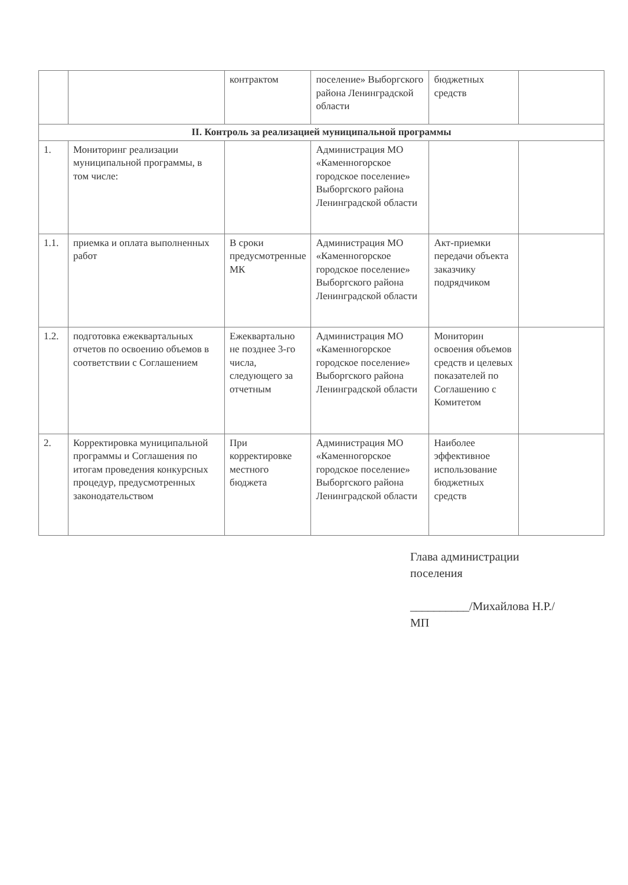| | | контрактом | поселение» Выборгского района Ленинградской области | бюджетных средств | |
| II. Контроль за реализацией муниципальной программы | | | | | |
| 1. | Мониторинг реализации муниципальной программы, в том числе: | | Администрация МО «Каменногорское городское поселение» Выборгского района Ленинградской области | | |
| 1.1. | приемка и оплата выполненных работ | В сроки предусмотренные МК | Администрация МО «Каменногорское городское поселение» Выборгского района Ленинградской области | Акт-приемки передачи объекта заказчику подрядчиком | |
| 1.2. | подготовка ежеквартальных отчетов по освоению объемов в соответствии с Соглашением | Ежеквартально не позднее 3-го числа, следующего за отчетным | Администрация МО «Каменногорское городское поселение» Выборгского района Ленинградской области | Мониторин освоения объемов средств и целевых показателей по Соглашению с Комитетом | |
| 2. | Корректировка муниципальной программы и Соглашения по итогам проведения конкурсных процедур, предусмотренных законодательством | При корректировке местного бюджета | Администрация МО «Каменногорское городское поселение» Выборгского района Ленинградской области | Наиболее эффективное использование бюджетных средств | |
Глава администрации
поселения
__________/Михайлова Н.Р./
МП